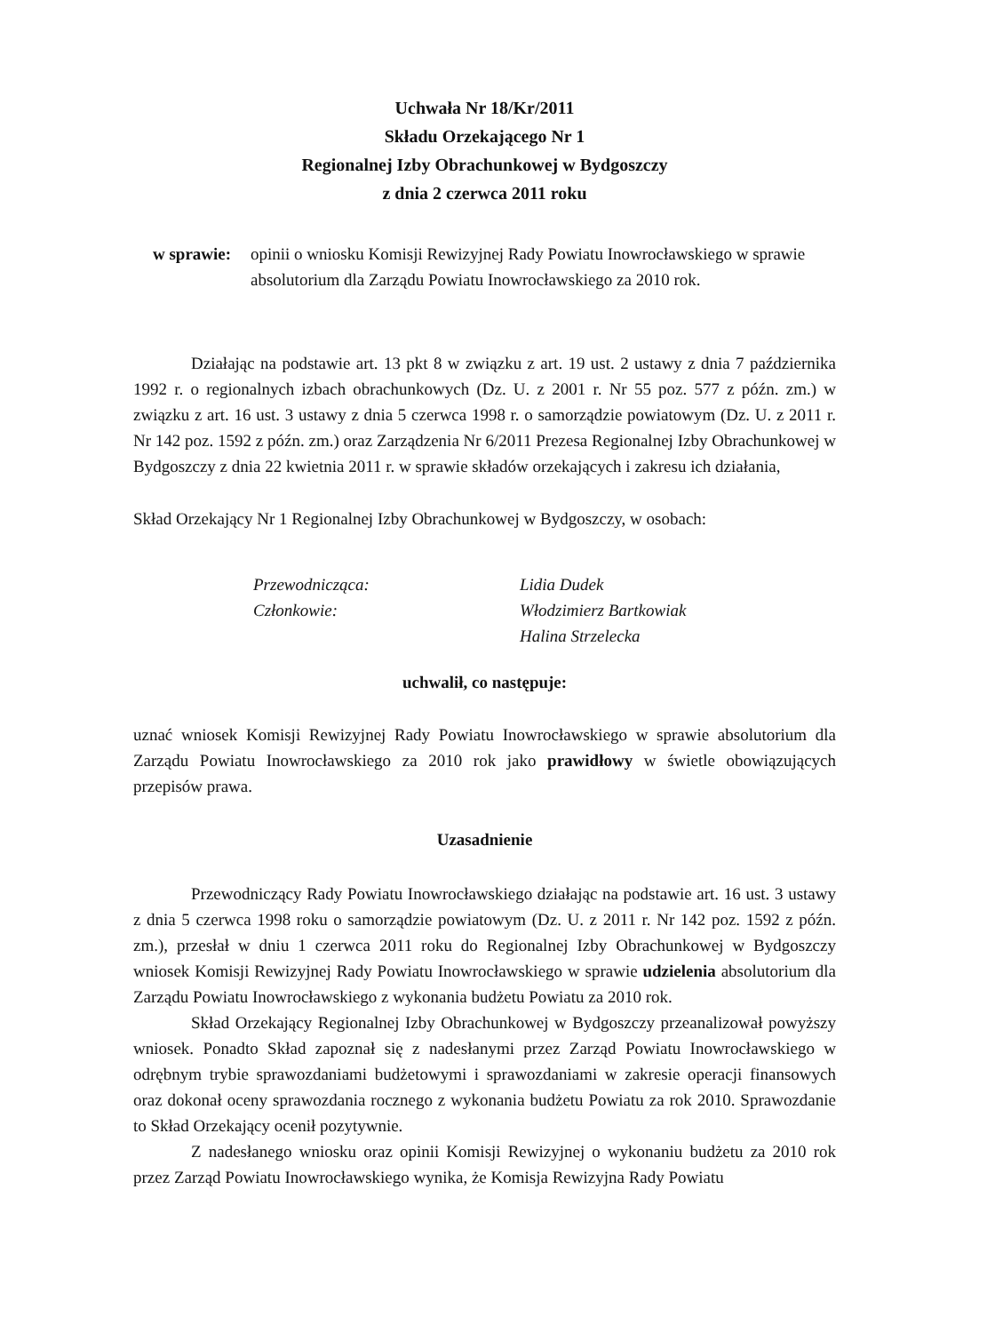Uchwała Nr 18/Kr/2011
Składu Orzekającego Nr 1
Regionalnej Izby Obrachunkowej w Bydgoszczy
z dnia 2 czerwca 2011 roku
w sprawie: opinii o wniosku Komisji Rewizyjnej Rady Powiatu Inowrocławskiego w sprawie absolutorium dla Zarządu Powiatu Inowrocławskiego za 2010 rok.
Działając na podstawie art. 13 pkt 8 w związku z art. 19 ust. 2 ustawy z dnia 7 października 1992 r. o regionalnych izbach obrachunkowych (Dz. U. z 2001 r. Nr 55 poz. 577 z późn. zm.) w związku z art. 16 ust. 3 ustawy z dnia 5 czerwca 1998 r. o samorządzie powiatowym (Dz. U. z 2011 r. Nr 142 poz. 1592 z późn. zm.) oraz Zarządzenia Nr 6/2011 Prezesa Regionalnej Izby Obrachunkowej w Bydgoszczy z dnia 22 kwietnia 2011 r. w sprawie składów orzekających i zakresu ich działania,
Skład Orzekający Nr 1 Regionalnej Izby Obrachunkowej w Bydgoszczy, w osobach:
Przewodnicząca: Lidia Dudek Członkowie: Włodzimierz Bartkowiak Halina Strzelecka
uchwalił, co następuje:
uznać wniosek Komisji Rewizyjnej Rady Powiatu Inowrocławskiego w sprawie absolutorium dla Zarządu Powiatu Inowrocławskiego za 2010 rok jako prawidłowy w świetle obowiązujących przepisów prawa.
Uzasadnienie
Przewodniczący Rady Powiatu Inowrocławskiego działając na podstawie art. 16 ust. 3 ustawy z dnia 5 czerwca 1998 roku o samorządzie powiatowym (Dz. U. z 2011 r. Nr 142 poz. 1592 z późn. zm.), przesłał w dniu 1 czerwca 2011 roku do Regionalnej Izby Obrachunkowej w Bydgoszczy wniosek Komisji Rewizyjnej Rady Powiatu Inowrocławskiego w sprawie udzielenia absolutorium dla Zarządu Powiatu Inowrocławskiego z wykonania budżetu Powiatu za 2010 rok.
Skład Orzekający Regionalnej Izby Obrachunkowej w Bydgoszczy przeanalizował powyższy wniosek. Ponadto Skład zapoznał się z nadesłanymi przez Zarząd Powiatu Inowrocławskiego w odrębnym trybie sprawozdaniami budżetowymi i sprawozdaniami w zakresie operacji finansowych oraz dokonał oceny sprawozdania rocznego z wykonania budżetu Powiatu za rok 2010. Sprawozdanie to Skład Orzekający ocenił pozytywnie.
Z nadesłanego wniosku oraz opinii Komisji Rewizyjnej o wykonaniu budżetu za 2010 rok przez Zarząd Powiatu Inowrocławskiego wynika, że Komisja Rewizyjna Rady Powiatu